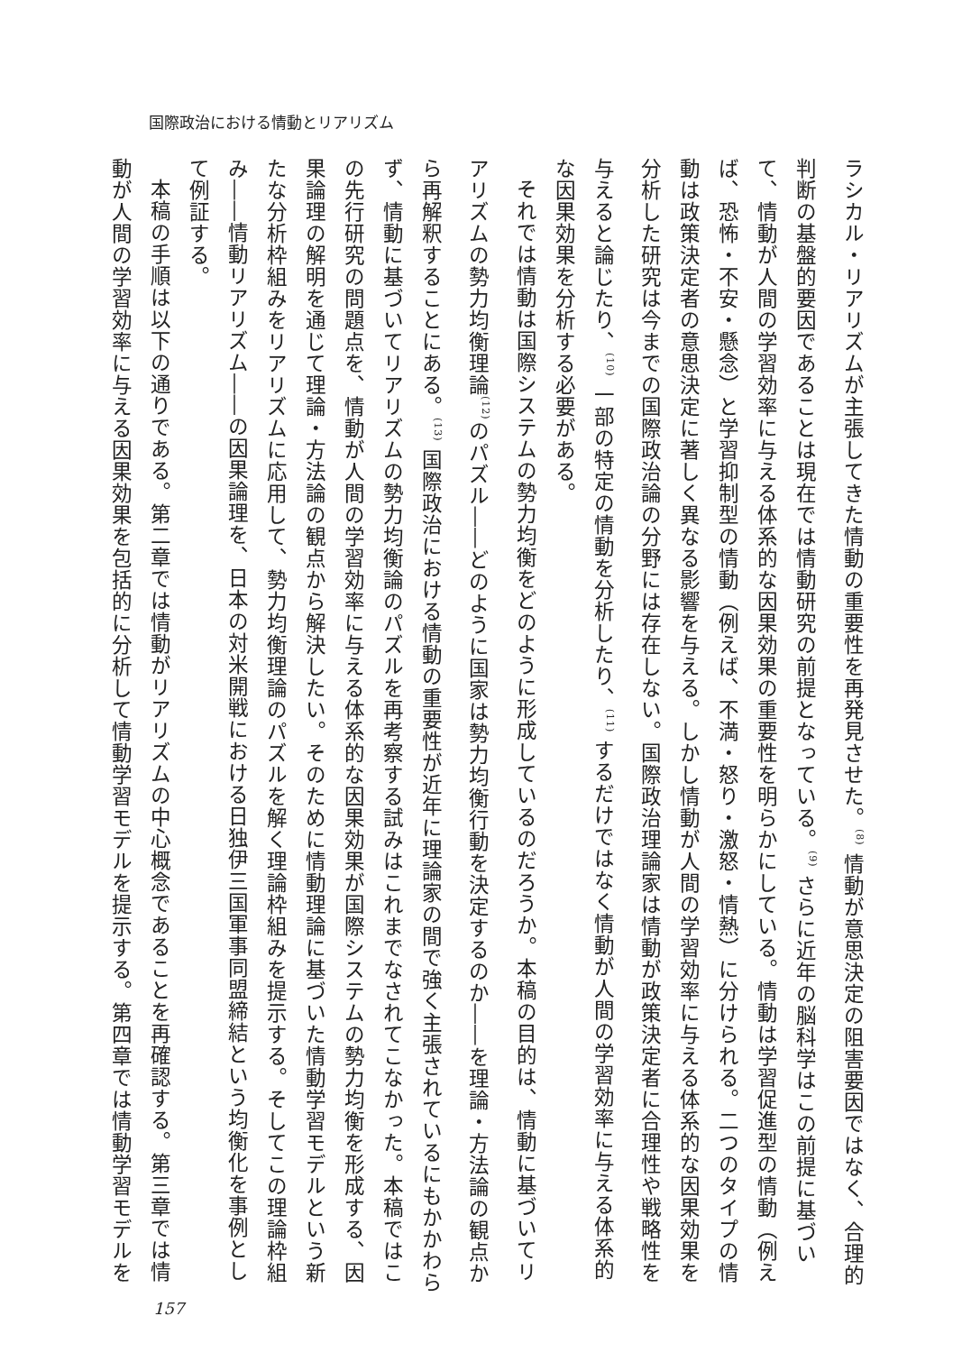国際政治における情動とリアリズム
ラシカル・リアリズムが主張してきた情動の重要性を再発見させた。<sup>(8)</sup> 情動が意思決定の阻害要因ではなく、合理的判断の基盤的要因であることは現在では情動研究の前提となっている。<sup>(9)</sup> さらに近年の脳科学はこの前提に基づいて、情動が人間の学習効率に与える体系的な因果効果の重要性を明らかにしている。情動は学習促進型の情動（例えば、恐怖・不安・懸念）と学習抑制型の情動（例えば、不満・怒り・激怒・情熱）に分けられる。二つのタイプの情動は政策決定者の意思決定に著しく異なる影響を与える。しかし情動が人間の学習効率に与える体系的な因果効果を分析した研究は今までの国際政治論の分野には存在しない。国際政治理論家は情動が政策決定者に合理性や戦略性を与えると論じたり、<sup>(10)</sup> 一部の特定の情動を分析したり、<sup>(11)</sup> するだけではなく情動が人間の学習効率に与える体系的な因果効果を分析する必要がある。
それでは情動は国際システムの勢力均衡をどのように形成しているのだろうか。本稿の目的は、情動に基づいてリアリズムの勢力均衡理論<sup>(12)</sup>のパズル――どのように国家は勢力均衡行動を決定するのか――を理論・方法論の観点から再解釈することにある。<sup>(13)</sup> 国際政治における情動の重要性が近年に理論家の間で強く主張されているにもかかわらず、情動に基づいてリアリズムの勢力均衡論のパズルを再考察する試みはこれまでなされてこなかった。本稿ではこの先行研究の問題点を、情動が人間の学習効率に与える体系的な因果効果が国際システムの勢力均衡を形成する、因果論理の解明を通じて理論・方法論の観点から解決したい。そのために情動理論に基づいた情動学習モデルという新たな分析枠組みをリアリズムに応用して、勢力均衡理論のパズルを解く理論枠組みを提示する。そしてこの理論枠組み――情動リアリズム――の因果論理を、日本の対米開戦における日独伊三国軍事同盟締結という均衡化を事例として例証する。
本稿の手順は以下の通りである。第二章では情動がリアリズムの中心概念であることを再確認する。第三章では情動が人間の学習効率に与える因果効果を包括的に分析して情動学習モデルを提示する。第四章では情動学習モデルを
157